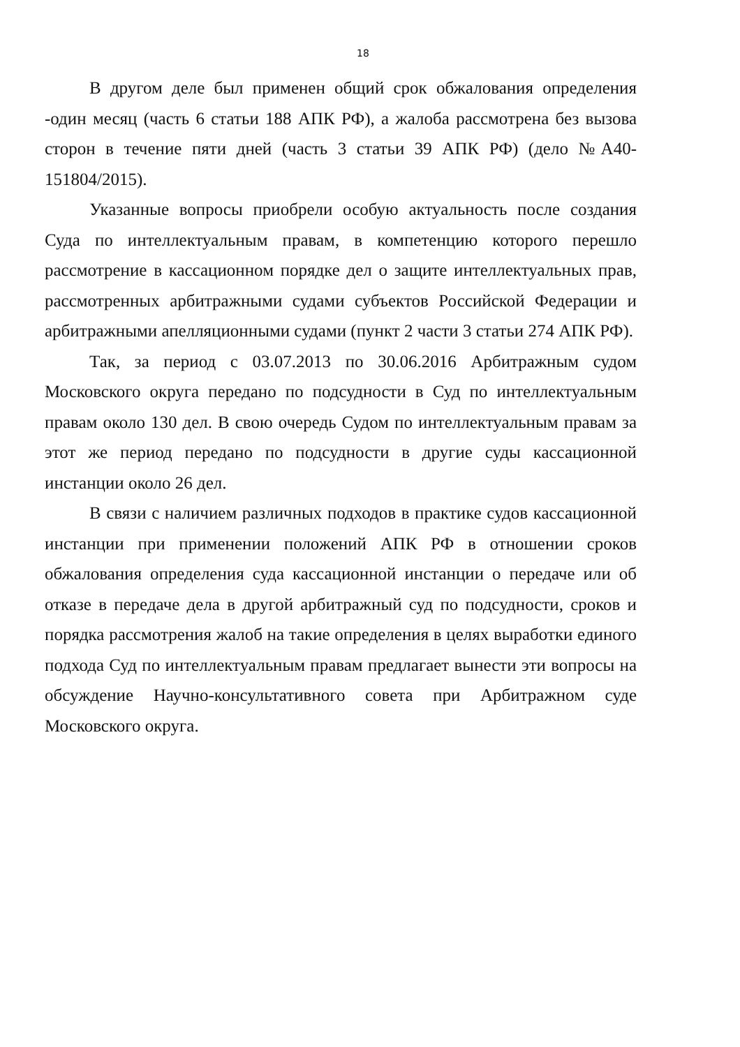18
В другом деле был применен общий срок обжалования определения -один месяц (часть 6 статьи 188 АПК РФ), а жалоба рассмотрена без вызова сторон в течение пяти дней (часть 3 статьи 39 АПК РФ) (дело №А40-151804/2015).
Указанные вопросы приобрели особую актуальность после создания Суда по интеллектуальным правам, в компетенцию которого перешло рассмотрение в кассационном порядке дел о защите интеллектуальных прав, рассмотренных арбитражными судами субъектов Российской Федерации и арбитражными апелляционными судами (пункт 2 части 3 статьи 274 АПК РФ).
Так, за период с 03.07.2013 по 30.06.2016 Арбитражным судом Московского округа передано по подсудности в Суд по интеллектуальным правам около 130 дел. В свою очередь Судом по интеллектуальным правам за этот же период передано по подсудности в другие суды кассационной инстанции около 26 дел.
В связи с наличием различных подходов в практике судов кассационной инстанции при применении положений АПК РФ в отношении сроков обжалования определения суда кассационной инстанции о передаче или об отказе в передаче дела в другой арбитражный суд по подсудности, сроков и порядка рассмотрения жалоб на такие определения в целях выработки единого подхода Суд по интеллектуальным правам предлагает вынести эти вопросы на обсуждение Научно-консультативного совета при Арбитражном суде Московского округа.